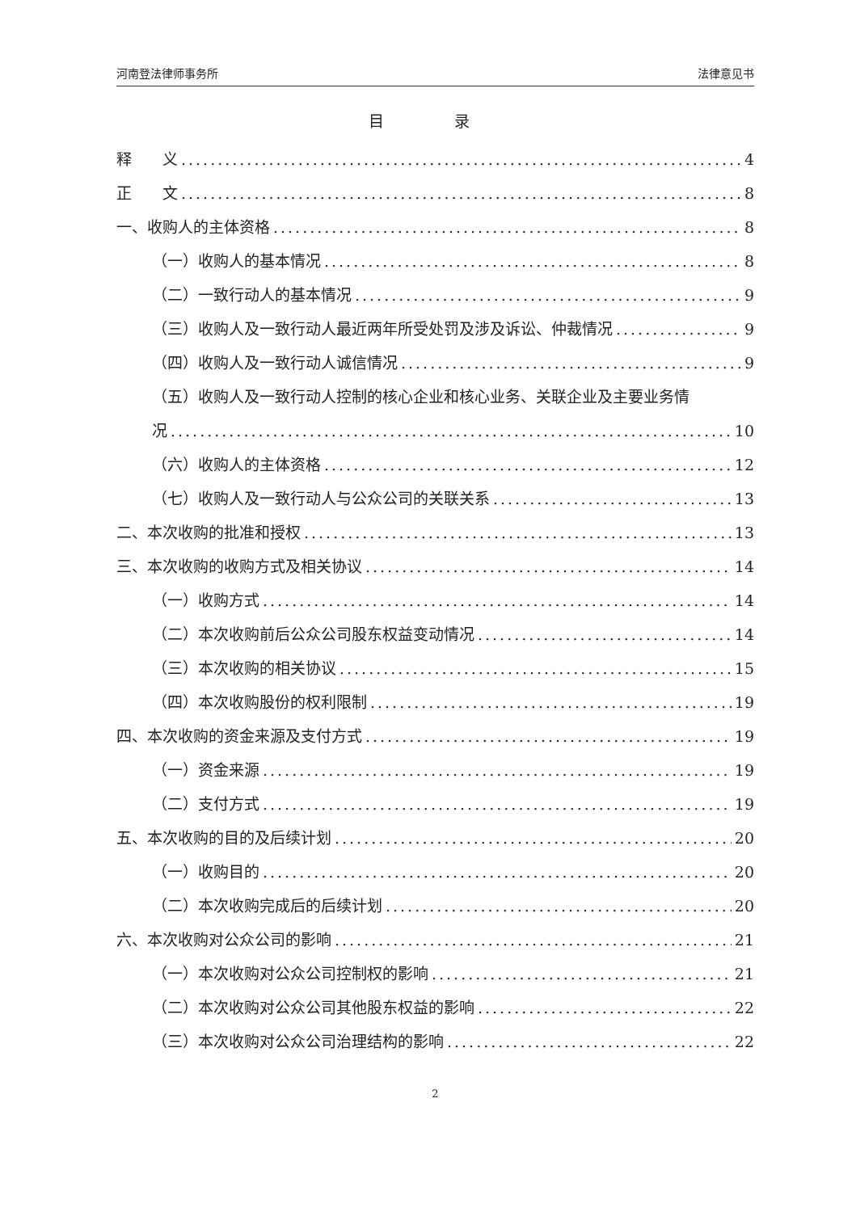河南登法律师事务所 法律意见书
目 录
释　　义 4
正　　文 8
一、收购人的主体资格 8
（一）收购人的基本情况 8
（二）一致行动人的基本情况 9
（三）收购人及一致行动人最近两年所受处罚及涉及诉讼、仲裁情况 9
（四）收购人及一致行动人诚信情况 9
（五）收购人及一致行动人控制的核心企业和核心业务、关联企业及主要业务情
况 10
（六）收购人的主体资格 12
（七）收购人及一致行动人与公众公司的关联关系 13
二、本次收购的批准和授权 13
三、本次收购的收购方式及相关协议 14
（一）收购方式 14
（二）本次收购前后公众公司股东权益变动情况 14
（三）本次收购的相关协议 15
（四）本次收购股份的权利限制 19
四、本次收购的资金来源及支付方式 19
（一）资金来源 19
（二）支付方式 19
五、本次收购的目的及后续计划 20
（一）收购目的 20
（二）本次收购完成后的后续计划 20
六、本次收购对公众公司的影响 21
（一）本次收购对公众公司控制权的影响 21
（二）本次收购对公众公司其他股东权益的影响 22
（三）本次收购对公众公司治理结构的影响 22
2